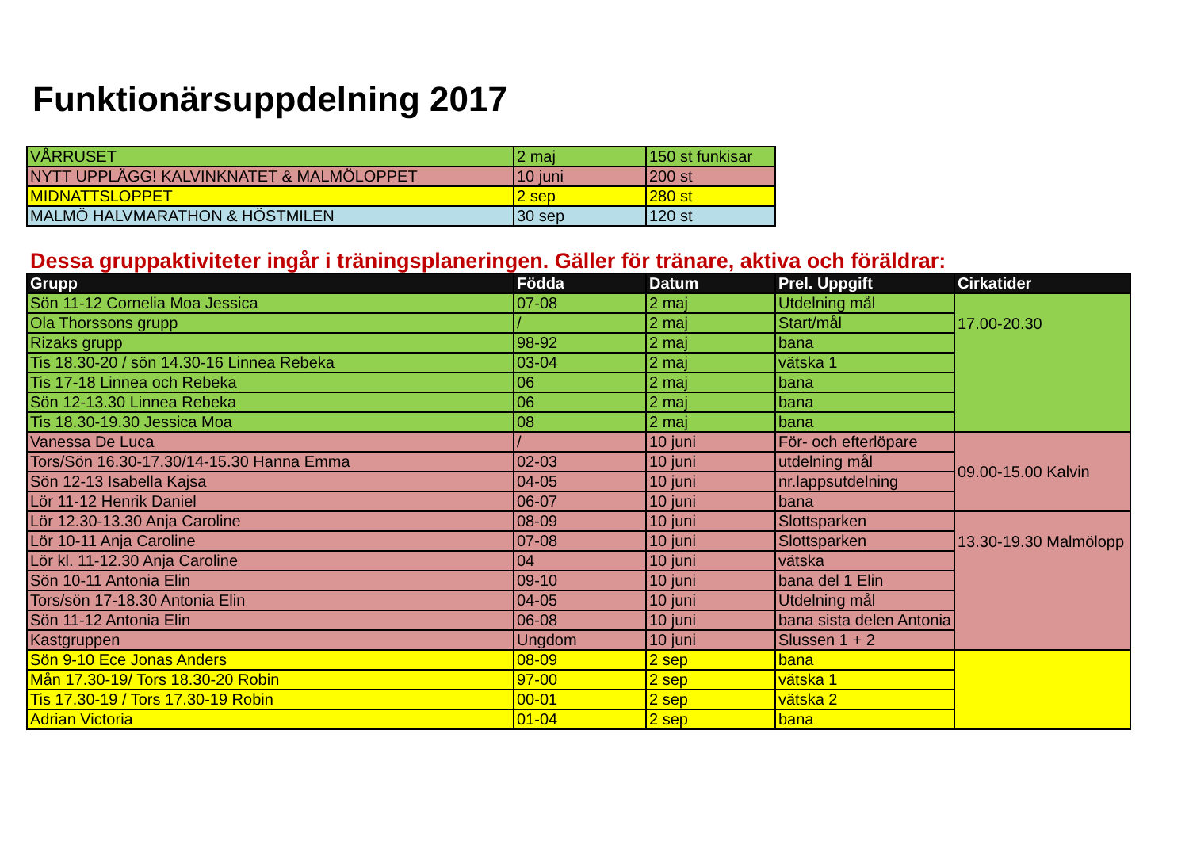Funktionärsuppdelning 2017
| VÅRRUSET | 2 maj | 150 st funkisar |
| NYTT UPPLÄGG! KALVINKNATET & MALMÖLOPPET | 10 juni | 200 st |
| MIDNATTSLOPPET | 2 sep | 280 st |
| MALMÖ HALVMARATHON & HÖSTMILEN | 30 sep | 120 st |
Dessa gruppaktiviteter ingår i träningsplaneringen. Gäller för tränare, aktiva och föräldrar:
| Grupp | Födda | Datum | Prel. Uppgift | Cirkatider |
| --- | --- | --- | --- | --- |
| Sön 11-12 Cornelia Moa Jessica | 07-08 | 2 maj | Utdelning mål | 17.00-20.30 |
| Ola Thorssons grupp | / | 2 maj | Start/mål | |
| Rizaks grupp | 98-92 | 2 maj | bana | |
| Tis 18.30-20 / sön 14.30-16 Linnea Rebeka | 03-04 | 2 maj | vätska 1 | |
| Tis 17-18 Linnea och Rebeka | 06 | 2 maj | bana | |
| Sön 12-13.30 Linnea Rebeka | 06 | 2 maj | bana | |
| Tis 18.30-19.30 Jessica Moa | 08 | 2 maj | bana | |
| Vanessa De Luca | / | 10 juni | För- och efterlöpare | 09.00-15.00 Kalvin |
| Tors/Sön 16.30-17.30/14-15.30 Hanna Emma | 02-03 | 10 juni | utdelning mål | |
| Sön 12-13 Isabella Kajsa | 04-05 | 10 juni | nr.lappsutdelning | |
| Lör 11-12 Henrik Daniel | 06-07 | 10 juni | bana | |
| Lör 12.30-13.30 Anja Caroline | 08-09 | 10 juni | Slottsparken | 13.30-19.30 Malmölopp |
| Lör 10-11 Anja Caroline | 07-08 | 10 juni | Slottsparken | |
| Lör kl. 11-12.30 Anja Caroline | 04 | 10 juni | vätska | |
| Sön 10-11 Antonia Elin | 09-10 | 10 juni | bana del 1 Elin | |
| Tors/sön 17-18.30 Antonia Elin | 04-05 | 10 juni | Utdelning mål | |
| Sön 11-12 Antonia Elin | 06-08 | 10 juni | bana sista delen Antonia | |
| Kastgruppen | Ungdom | 10 juni | Slussen 1 + 2 | |
| Sön 9-10 Ece Jonas Anders | 08-09 | 2 sep | bana | |
| Mån 17.30-19/ Tors 18.30-20 Robin | 97-00 | 2 sep | vätska 1 | |
| Tis 17.30-19 / Tors 17.30-19 Robin | 00-01 | 2 sep | vätska 2 | |
| Adrian Victoria | 01-04 | 2 sep | bana | |